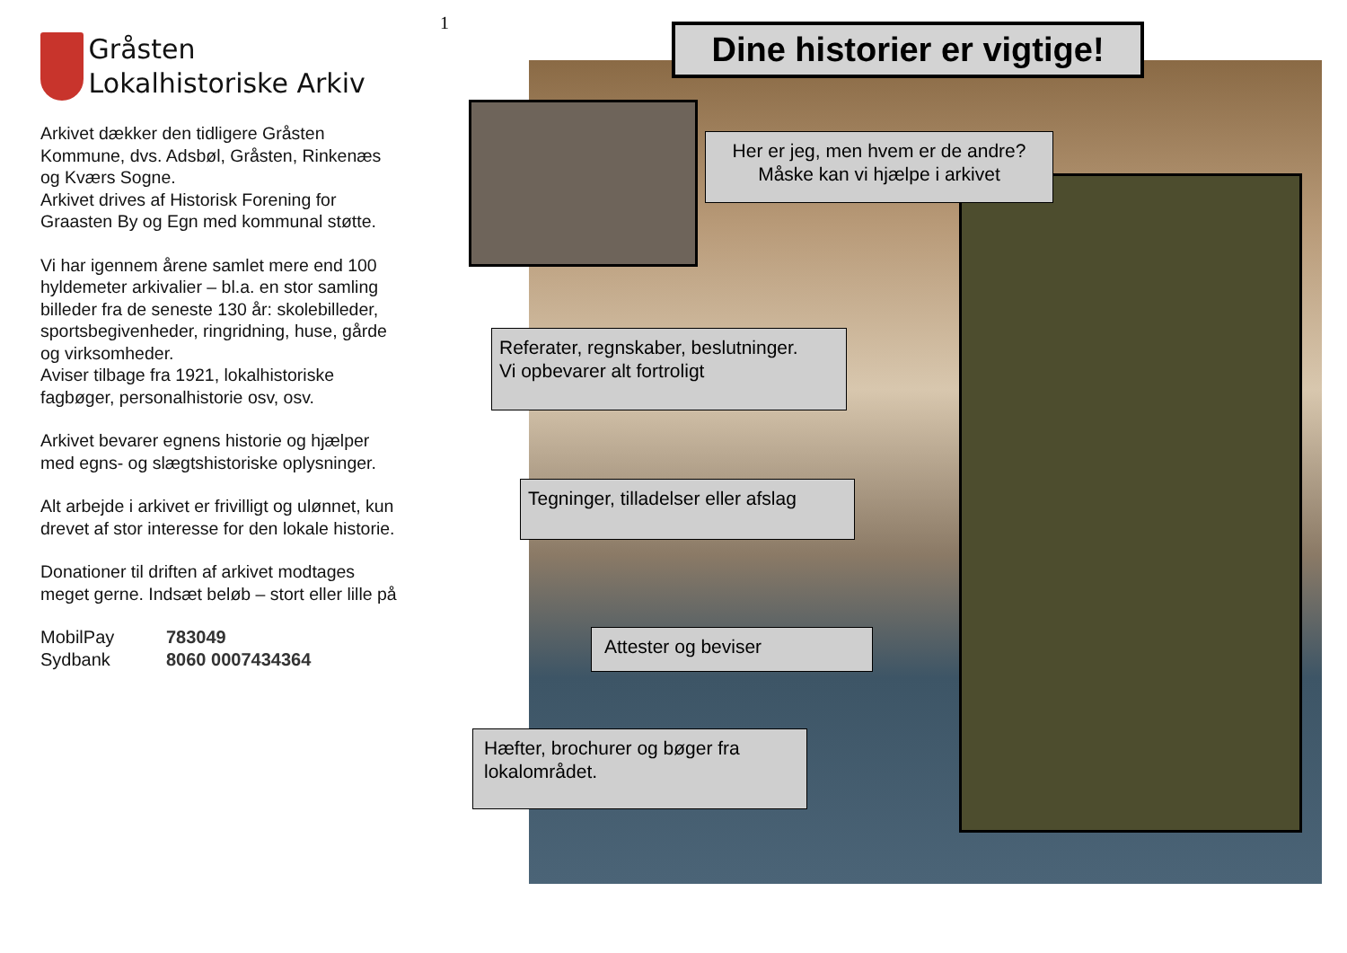Gråsten Lokalhistoriske Arkiv
Arkivet dækker den tidligere Gråsten Kommune, dvs. Adsbøl, Gråsten, Rinkenæs og Kværs Sogne.
Arkivet drives af Historisk Forening for Graasten By og Egn med kommunal støtte.
Vi har igennem årene samlet mere end 100 hyldemeter arkivalier – bl.a. en stor samling billeder fra de seneste 130 år: skolebilleder, sportsbegivenheder, ringridning, huse, gårde og virksomheder.
Aviser tilbage fra 1921, lokalhistoriske fagbøger, personalhistorie osv, osv.
Arkivet bevarer egnens historie og hjælper med egns- og slægtshistoriske oplysninger.
Alt arbejde i arkivet er frivilligt og ulønnet, kun drevet af stor interesse for den lokale historie.
Donationer til driften af arkivet modtages meget gerne. Indsæt beløb – stort eller lille på
MobilPay 783049 Sydbank 8060 0007434364
1
Dine historier er vigtige!
Her er jeg, men hvem er de andre?
Måske kan vi hjælpe i arkivet
Referater, regnskaber, beslutninger.
Vi opbevarer alt fortroligt
Tegninger, tilladelser eller afslag
Attester og beviser
Hæfter, brochurer og bøger fra lokalområdet.